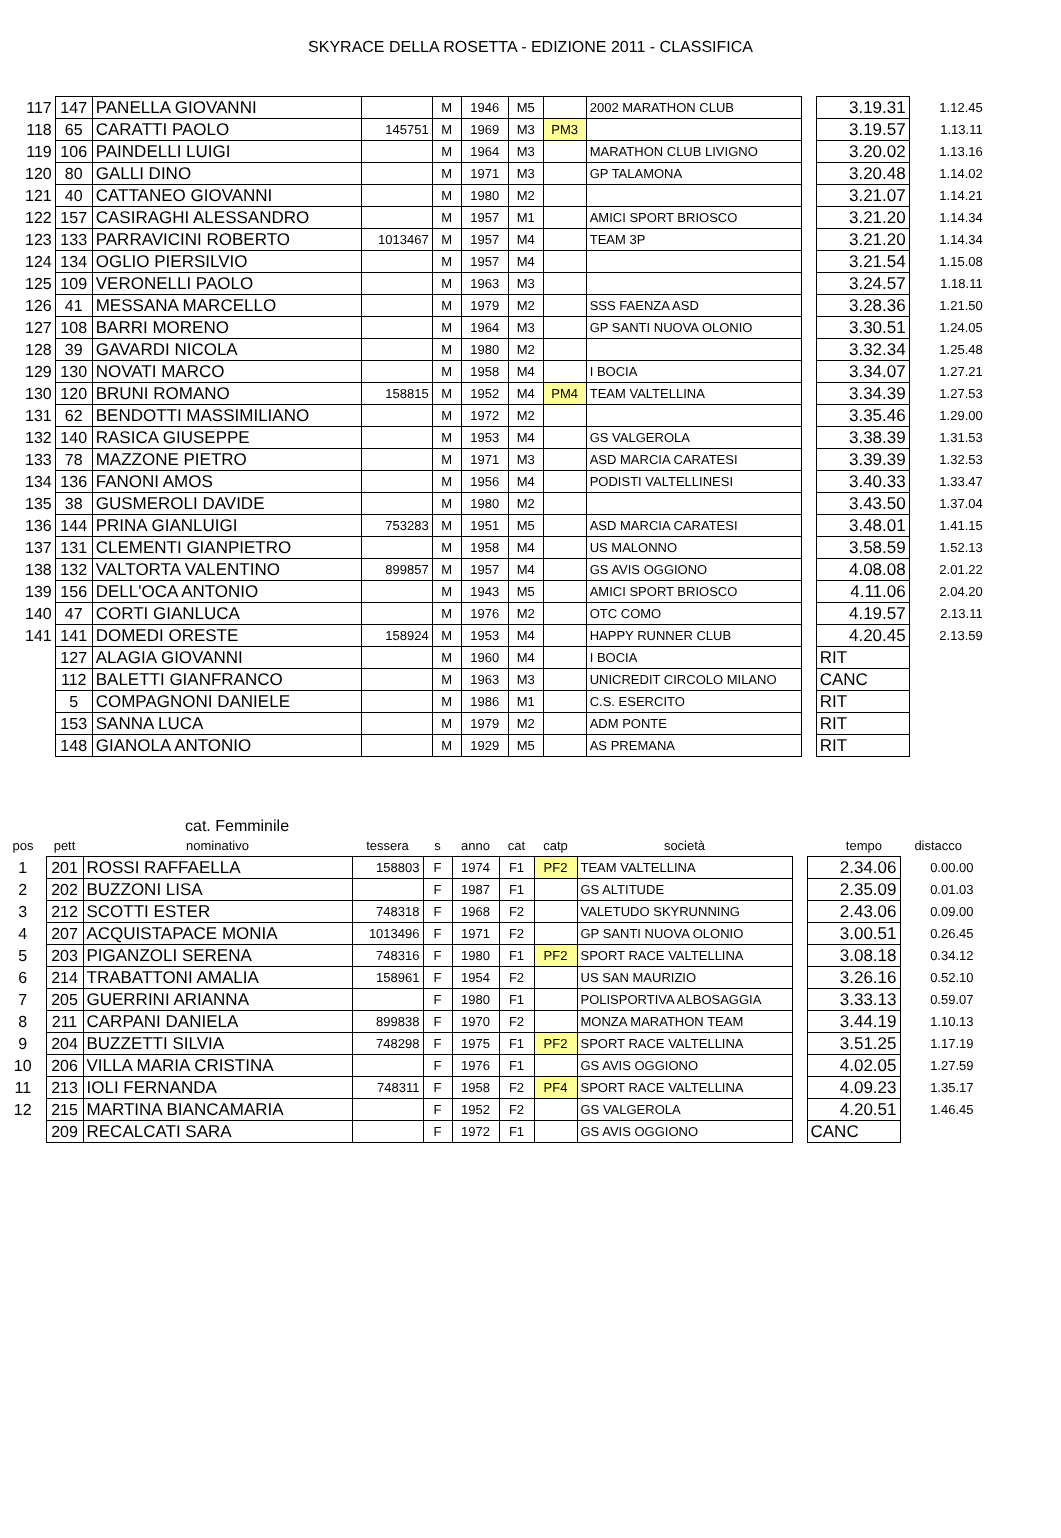SKYRACE DELLA ROSETTA - EDIZIONE 2011 - CLASSIFICA
| 117 | 147 | PANELLA GIOVANNI | | M | 1946 | M5 | | 2002 MARATHON CLUB | | 3.19.31 | 1.12.45 |
| 118 | 65 | CARATTI PAOLO | 145751 | M | 1969 | M3 | PM3 | | | 3.19.57 | 1.13.11 |
| 119 | 106 | PAINDELLI LUIGI | | M | 1964 | M3 | | MARATHON CLUB LIVIGNO | | 3.20.02 | 1.13.16 |
| 120 | 80 | GALLI DINO | | M | 1971 | M3 | | GP TALAMONA | | 3.20.48 | 1.14.02 |
| 121 | 40 | CATTANEO GIOVANNI | | M | 1980 | M2 | | | | 3.21.07 | 1.14.21 |
| 122 | 157 | CASIRAGHI ALESSANDRO | | M | 1957 | M1 | | AMICI SPORT BRIOSCO | | 3.21.20 | 1.14.34 |
| 123 | 133 | PARRAVICINI ROBERTO | 1013467 | M | 1957 | M4 | | TEAM 3P | | 3.21.20 | 1.14.34 |
| 124 | 134 | OGLIO PIERSILVIO | | M | 1957 | M4 | | | | 3.21.54 | 1.15.08 |
| 125 | 109 | VERONELLI PAOLO | | M | 1963 | M3 | | | | 3.24.57 | 1.18.11 |
| 126 | 41 | MESSANA MARCELLO | | M | 1979 | M2 | | SSS FAENZA ASD | | 3.28.36 | 1.21.50 |
| 127 | 108 | BARRI MORENO | | M | 1964 | M3 | | GP SANTI NUOVA OLONIO | | 3.30.51 | 1.24.05 |
| 128 | 39 | GAVARDI NICOLA | | M | 1980 | M2 | | | | 3.32.34 | 1.25.48 |
| 129 | 130 | NOVATI MARCO | | M | 1958 | M4 | | I BOCIA | | 3.34.07 | 1.27.21 |
| 130 | 120 | BRUNI ROMANO | 158815 | M | 1952 | M4 | PM4 | TEAM VALTELLINA | | 3.34.39 | 1.27.53 |
| 131 | 62 | BENDOTTI MASSIMILIANO | | M | 1972 | M2 | | | | 3.35.46 | 1.29.00 |
| 132 | 140 | RASICA GIUSEPPE | | M | 1953 | M4 | | GS VALGEROLA | | 3.38.39 | 1.31.53 |
| 133 | 78 | MAZZONE PIETRO | | M | 1971 | M3 | | ASD MARCIA CARATESI | | 3.39.39 | 1.32.53 |
| 134 | 136 | FANONI AMOS | | M | 1956 | M4 | | PODISTI VALTELLINESI | | 3.40.33 | 1.33.47 |
| 135 | 38 | GUSMEROLI DAVIDE | | M | 1980 | M2 | | | | 3.43.50 | 1.37.04 |
| 136 | 144 | PRINA GIANLUIGI | 753283 | M | 1951 | M5 | | ASD MARCIA CARATESI | | 3.48.01 | 1.41.15 |
| 137 | 131 | CLEMENTI GIANPIETRO | | M | 1958 | M4 | | US MALONNO | | 3.58.59 | 1.52.13 |
| 138 | 132 | VALTORTA VALENTINO | 899857 | M | 1957 | M4 | | GS AVIS OGGIONO | | 4.08.08 | 2.01.22 |
| 139 | 156 | DELL'OCA ANTONIO | | M | 1943 | M5 | | AMICI SPORT BRIOSCO | | 4.11.06 | 2.04.20 |
| 140 | 47 | CORTI GIANLUCA | | M | 1976 | M2 | | OTC COMO | | 4.19.57 | 2.13.11 |
| 141 | 141 | DOMEDI ORESTE | 158924 | M | 1953 | M4 | | HAPPY RUNNER CLUB | | 4.20.45 | 2.13.59 |
| | 127 | ALAGIA GIOVANNI | | M | 1960 | M4 | | I BOCIA | | RIT | |
| | 112 | BALETTI GIANFRANCO | | M | 1963 | M3 | | UNICREDIT CIRCOLO MILANO | | CANC | |
| | 5 | COMPAGNONI DANIELE | | M | 1986 | M1 | | C.S. ESERCITO | | RIT | |
| | 153 | SANNA LUCA | | M | 1979 | M2 | | ADM PONTE | | RIT | |
| | 148 | GIANOLA ANTONIO | | M | 1929 | M5 | | AS PREMANA | | RIT | |
cat. Femminile
| pos | pett | nominativo | tessera | s | anno | cat | catp | società | | tempo | distacco |
| --- | --- | --- | --- | --- | --- | --- | --- | --- | --- | --- | --- |
| 1 | 201 | ROSSI RAFFAELLA | 158803 | F | 1974 | F1 | PF2 | TEAM VALTELLINA | | 2.34.06 | 0.00.00 |
| 2 | 202 | BUZZONI LISA | | F | 1987 | F1 | | GS ALTITUDE | | 2.35.09 | 0.01.03 |
| 3 | 212 | SCOTTI ESTER | 748318 | F | 1968 | F2 | | VALETUDO SKYRUNNING | | 2.43.06 | 0.09.00 |
| 4 | 207 | ACQUISTAPACE MONIA | 1013496 | F | 1971 | F2 | | GP SANTI NUOVA OLONIO | | 3.00.51 | 0.26.45 |
| 5 | 203 | PIGANZOLI SERENA | 748316 | F | 1980 | F1 | PF2 | SPORT RACE VALTELLINA | | 3.08.18 | 0.34.12 |
| 6 | 214 | TRABATTONI AMALIA | 158961 | F | 1954 | F2 | | US SAN MAURIZIO | | 3.26.16 | 0.52.10 |
| 7 | 205 | GUERRINI ARIANNA | | F | 1980 | F1 | | POLISPORTIVA ALBOSAGGIA | | 3.33.13 | 0.59.07 |
| 8 | 211 | CARPANI DANIELA | 899838 | F | 1970 | F2 | | MONZA MARATHON TEAM | | 3.44.19 | 1.10.13 |
| 9 | 204 | BUZZETTI SILVIA | 748298 | F | 1975 | F1 | PF2 | SPORT RACE VALTELLINA | | 3.51.25 | 1.17.19 |
| 10 | 206 | VILLA MARIA CRISTINA | | F | 1976 | F1 | | GS AVIS OGGIONO | | 4.02.05 | 1.27.59 |
| 11 | 213 | IOLI FERNANDA | 748311 | F | 1958 | F2 | PF4 | SPORT RACE VALTELLINA | | 4.09.23 | 1.35.17 |
| 12 | 215 | MARTINA BIANCAMARIA | | F | 1952 | F2 | | GS VALGEROLA | | 4.20.51 | 1.46.45 |
| | 209 | RECALCATI SARA | | F | 1972 | F1 | | GS AVIS OGGIONO | | CANC | |